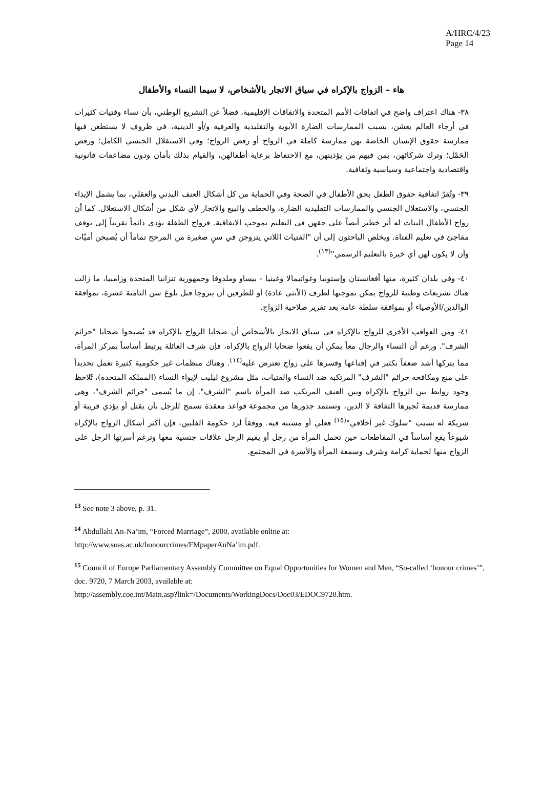A/HRC/4/23
Page 14
هاء – الزواج بالإكراه في سياق الاتجار بالأشخاص، لا سيما النساء والأطفال
٣٨- هناك اعتراف واضح في اتفاقات الأمم المتحدة والاتفاقات الإقليمية، فضلاً عن التشريع الوطني، بأن نساء وفتيات كثيرات في أرجاء العالم يعشن، بسبب الممارسات الضارة الأبوية والتقليدية والعرفية و/أو الدينية، في ظروف لا يستطعن فيها ممارسة حقوق الإنسان الخاصة بهن ممارسة كاملة في الزواج أو رفض الزواج؛ وفي الاستقلال الجنسي الكامل؛ ورفض الحَمْل؛ وترك شركائهن، بمن فيهم من يؤذينهن، مع الاحتفاظ برعاية أطفالهن، والقيام بذلك بأمان ودون مضاعفات قانونية واقتصادية واجتماعية وسياسية وثقافية.
٣٩- وتُقرّ اتفاقية حقوق الطفل بحق الأطفال في الصحة وفي الحماية من كل أشكال العنف البدني والعقلي، بما يشمل الإيذاء الجنسي، والاستغلال الجنسي والممارسات التقليدية الضارة، والخطف والبيع والاتجار لأي شكل من أشكال الاستغلال. كما أن زواج الأطفال البنات له أثر خطير أيضاً على حقهن في التعليم بموجب الاتفاقية. فزواج الطفلة يؤدي دائماً تقريباً إلى توقف مفاجئ في تعليم الفتاة. ويخلص الباحثون إلى أن "الفتيات اللاتي يتزوجن في سنٍ صغيرة من المرجح تماماً أن يُصبحن أميّات وأن لا يكون لهن أي خبرة بالتعليم الرسمي"<sup>(١٣)</sup>.
٤٠- وفي بلدان كثيرة، منها أفغانستان وإستونيا وغواتيمالا وغينيا - بيساو وملدوفا وجمهورية تنزانيا المتحدة وزامبيا، ما زالت هناك تشريعات وطنية للزواج يمكن بموجبها لطرف (الأنثى عادة) أو للطرفين أن يتزوجا قبل بلوغ سن الثامنة عشرة، بموافقة الوالدين/الأوصياء أو بموافقة سلطة عامة بعد تقرير صلاحية الزواج.
٤١- ومن العواقب الأخرى للزواج بالإكراه في سياق الاتجار بالأشخاص أن ضحايا الزواج بالإكراه قد يُصبحوا ضحايا "جرائم الشرف". ورغم أن النساء والرجال معاً يمكن أن يقعوا ضحايا الزواج بالإكراه، فإن شرف العائلة يرتبط أساساً بمركز المرأة، مما يتركها أشد ضعفاً بكثير في إقناعها وقسرها على زواج تعترض عليه<sup>(١٤)</sup>. وهناك منظمات غير حكومية كثيرة تعمل تحديداً على منع ومكافحة جرائم "الشرف" المرتكبة ضد النساء والفتيات، مثل مشروع ليليت لإيواء النساء (المملكة المتحدة)، تُلاحظ وجود روابط بين الزواج بالإكراه وبين العنف المرتكب ضد المرأة باسم "الشرف". إن ما يُسمى "جرائم الشرف"، وهي ممارسة قديمة تُجيزها الثقافة لا الدين، وتستمد جذورها من مجموعة قواعد معقدة تسمح للرجل بأن يقتل أو يؤذي قريبة أو شريكة له بسبب "سلوك غير أخلاقي"<sup>(١٥)</sup> فعلي أو مشتبه فيه. ووفقاً لرد حكومة الفلبين، فإن أكثر أشكال الزواج بالإكراه شيوعاً يقع أساساً في المقاطعات حين تحمل المرأة من رجل أو يقيم الرجل علاقات جنسية معها وترغم أسرتها الرجل على الزواج منها لحماية كرامة وشرف وسمعة المرأة والأسرة في المجتمع.
<sup>13</sup> See note 3 above, p. 31.
<sup>14</sup> Abdullahi An-Na’im, “Forced Marriage”, 2000, available online at:
http://www.soas.ac.uk/honourcrimes/FMpaperAnNa’im.pdf.
<sup>15</sup> Council of Europe Parliamentary Assembly Committee on Equal Opportunities for Women and Men, “So-called ‘honour crimes’”, doc. 9720, 7 March 2003, available at:
http://assembly.coe.int/Main.asp?link=/Documents/WorkingDocs/Doc03/EDOC9720.htm.